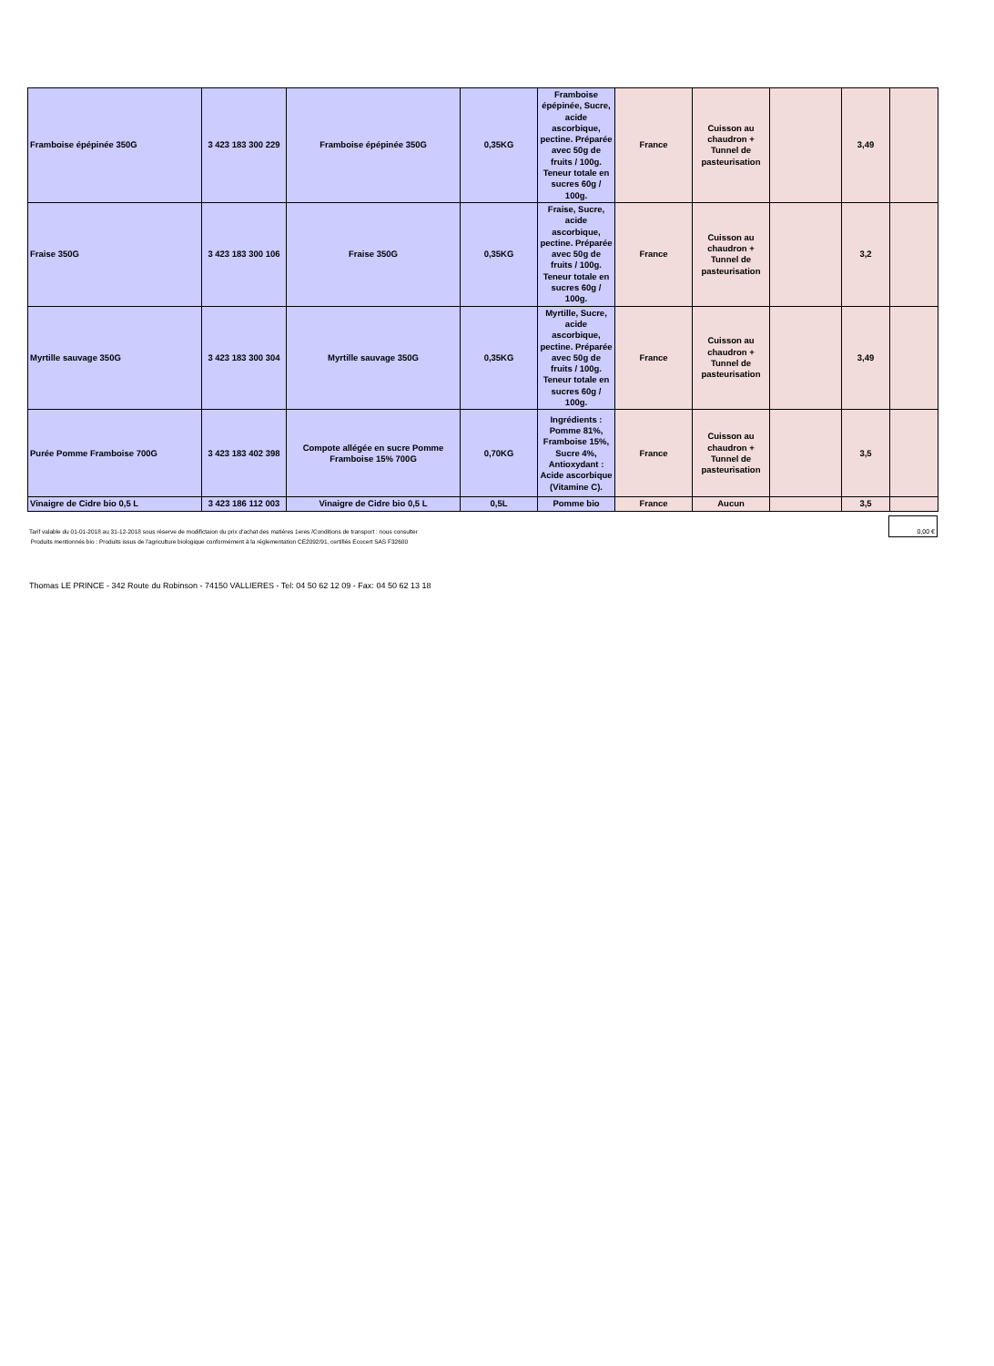| Framboise épépinée 350G | 3 423 183 300 229 | Framboise épépinée 350G | 0,35KG | Framboise épépinée, Sucre, acide ascorbique, pectine. Préparée avec 50g de fruits / 100g. Teneur totale en sucres 60g / 100g. | France | Cuisson au chaudron + Tunnel de pasteurisation | | 3,49 | |
| Fraise 350G | 3 423 183 300 106 | Fraise 350G | 0,35KG | Fraise, Sucre, acide ascorbique, pectine. Préparée avec 50g de fruits / 100g. Teneur totale en sucres 60g / 100g. | France | Cuisson au chaudron + Tunnel de pasteurisation | | 3,2 | |
| Myrtille sauvage 350G | 3 423 183 300 304 | Myrtille sauvage 350G | 0,35KG | Myrtille, Sucre, acide ascorbique, pectine. Préparée avec 50g de fruits / 100g. Teneur totale en sucres 60g / 100g. | France | Cuisson au chaudron + Tunnel de pasteurisation | | 3,49 | |
| Purée Pomme Framboise 700G | 3 423 183 402 398 | Compote allégée en sucre Pomme Framboise 15% 700G | 0,70KG | Ingrédients : Pomme 81%, Framboise 15%, Sucre 4%, Antioxydant : Acide ascorbique (Vitamine C). | France | Cuisson au chaudron + Tunnel de pasteurisation | | 3,5 | |
| Vinaigre de Cidre bio 0,5 L | 3 423 186 112 003 | Vinaigre de Cidre bio 0,5 L | 0,5L | Pomme bio | France | Aucun | | 3,5 | |
0,00 €
Tarif valable du 01-01-2018 au 31-12-2018 sous réserve de modifictaion du prix d'achat des matières 1eres /Conditions de transport : nous consulter
Produits mentionnés bio : Produits issus de l'agriculture biologique conformément à la réglementation CE2092/91, certifiés Ecocert SAS F32600
Thomas LE PRINCE - 342 Route du Robinson - 74150 VALLIERES - Tel: 04 50 62 12 09 - Fax: 04 50 62 13 18